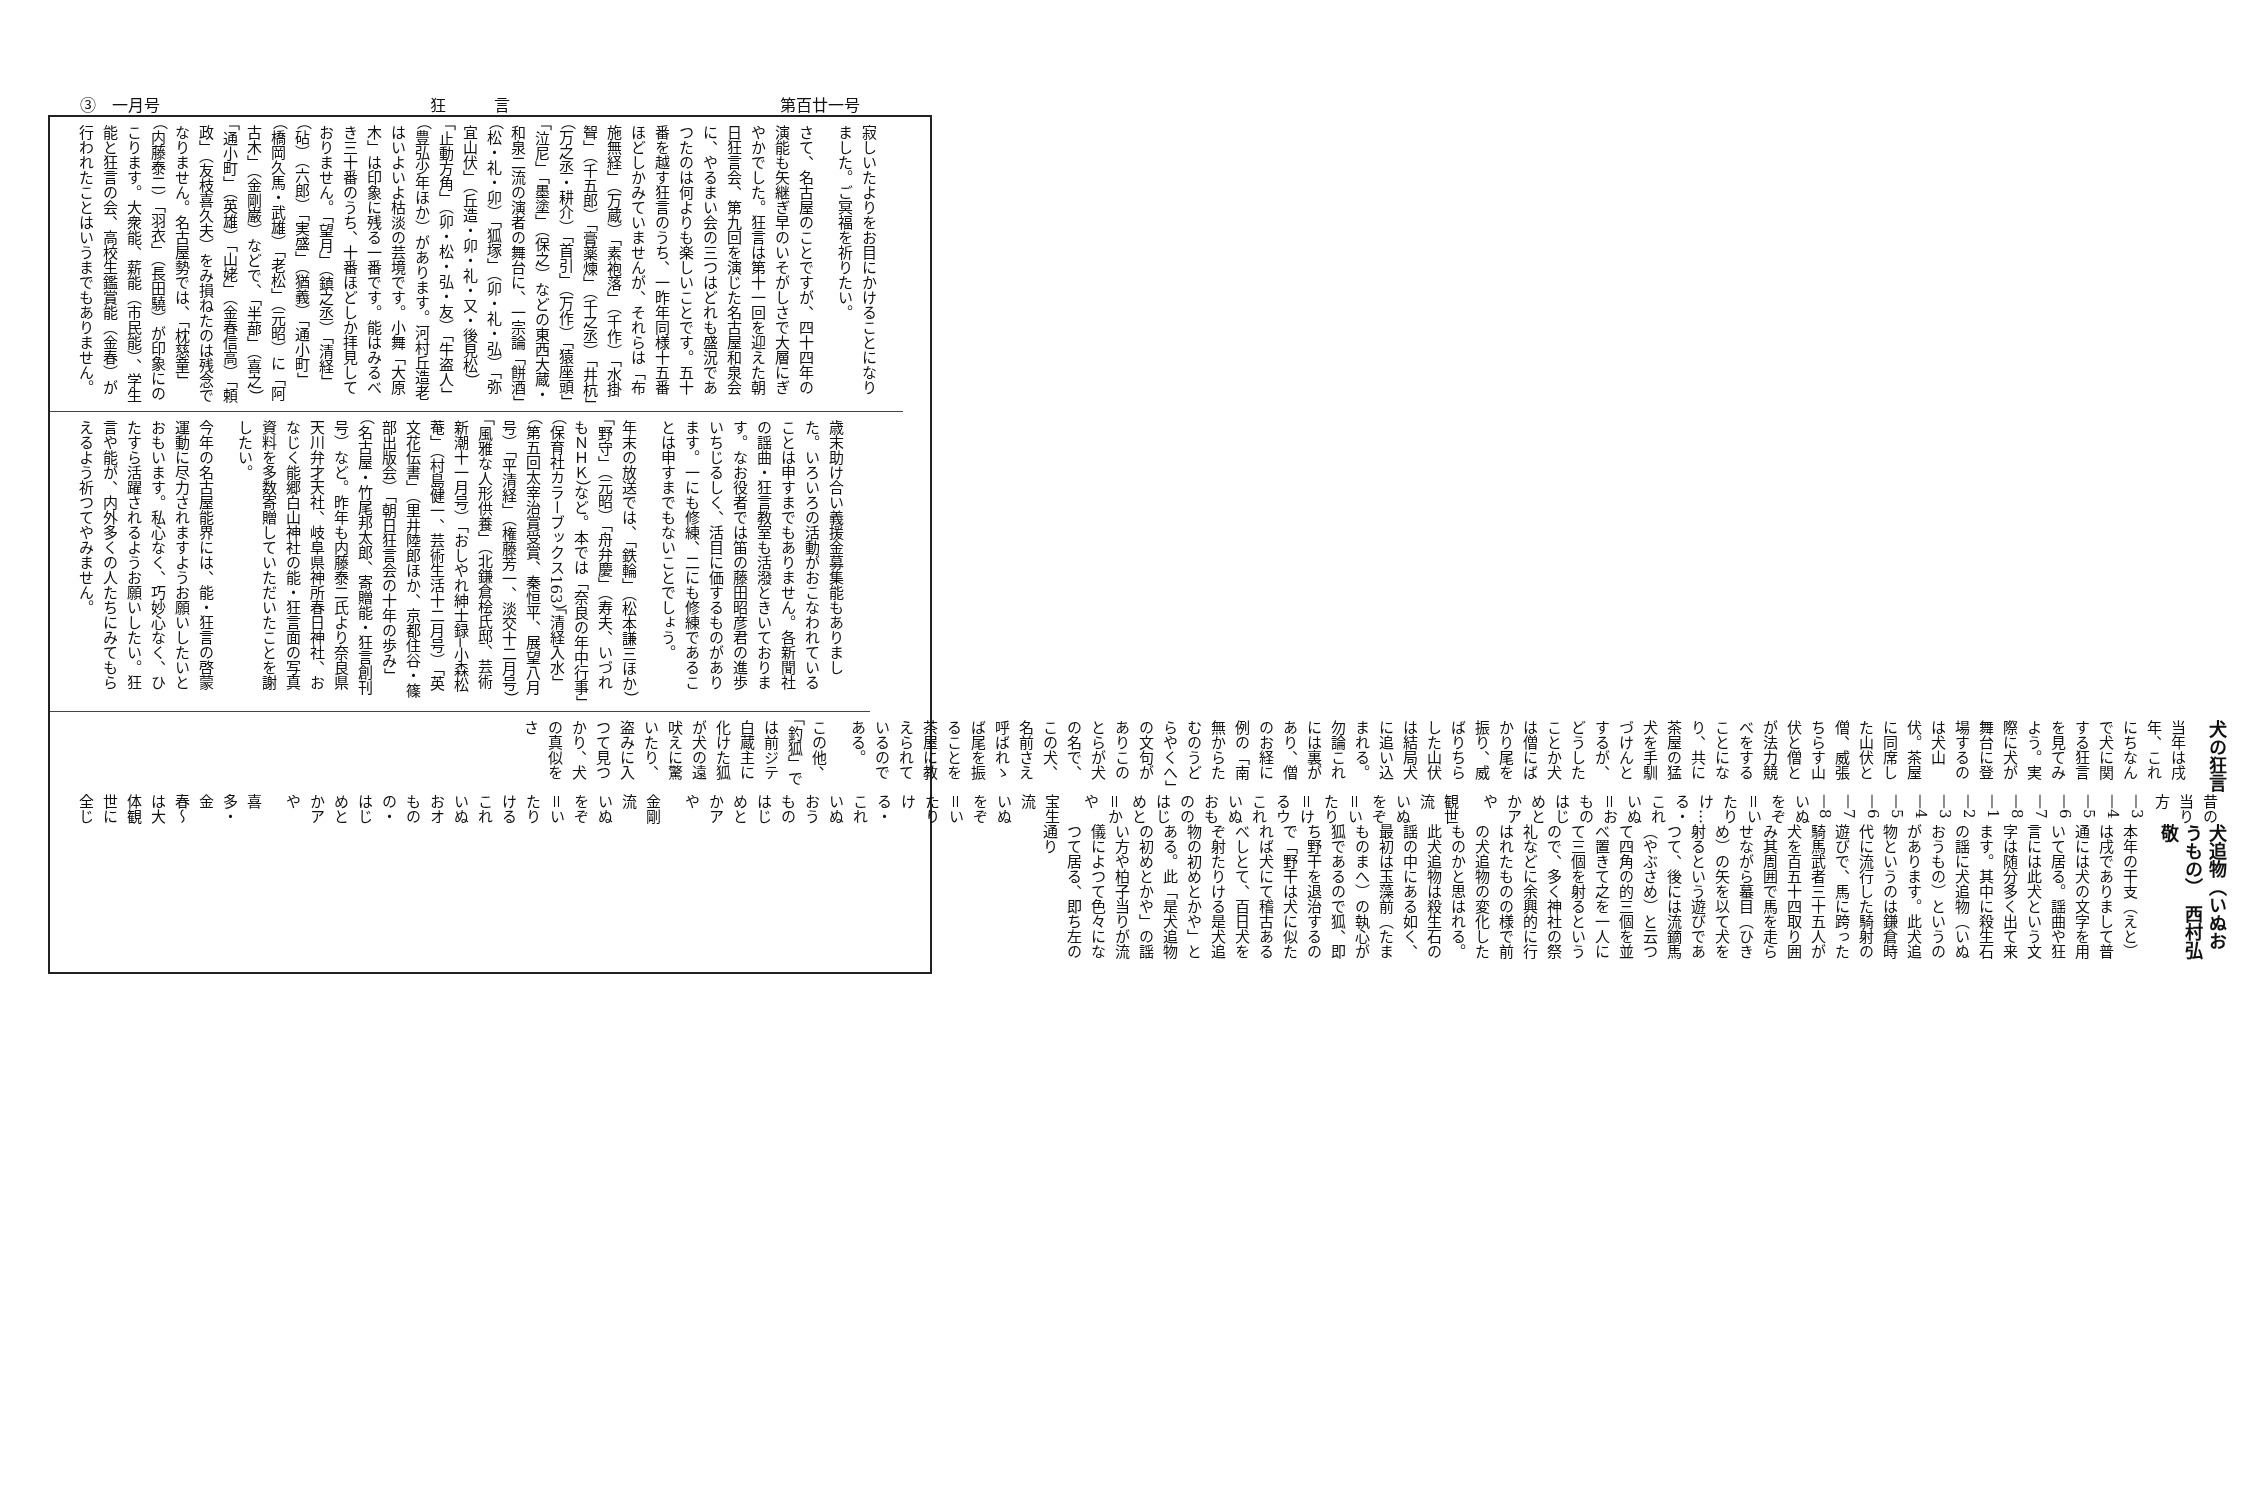③　一月号 狂　　　言 第百廿一号
寂しいたよりをお目にかけることになりました。ご冥福を祈りたい。
さて、名古屋のことですが、四十四年の演能も矢継ぎ早のいそがしさで大層にぎやかでした。狂言は第十一回を迎えた朝日狂言会、第九回を演じた名古屋和泉会に、やるまい会の三つはどれも盛況であつたのは何よりも楽しいことです。五十番を越す狂言のうち、一昨年同様十五番ほどしかみていませんが、それらは「布施無経」（万蔵）「素袍落」（千作）「水掛聟」（千五郎）「膏薬煉」（千之丞）「井杭」（万之丞・耕介）「首引」（万作）「猿座頭」「泣尼」「墨塗」（保之）などの東西大蔵・和泉二流の演者の舞台に、一宗論「餅酒」（松・礼・卯）「狐塚」（卯・礼・弘）「弥宜山伏」（丘造・卯・礼・又・後見松）「止動方角」（卯・松・弘・友）「牛盗人」（豊弘少年ほか）があります。河村丘造老はいよいよ枯淡の芸境です。小舞「大原木」は印象に残る一番です。能はみるべき三十番のうち、十番ほどしか拝見しておりません。「望月」（鎮之丞）「清経」（砧）（六郎）「実盛」（猶義）「通小町」（橋岡久馬・武雄）「老松」（元昭）に「阿古木」（金剛巌）などで、「半蔀」（喜之）「通小町」（英雄）「山姥」（金春信高）「頼政」（友枝喜久夫）をみ損ねたのは残念でなりません。名古屋勢では、「枕慈童」（内藤泰二）「羽衣」（長田驍）が印象にのこります。大衆能、薪能（市民能）、学生能と狂言の会、高校生鑑賞能（金春）が行われたことはいうまでもありません。
歳末助け合い義援金募集能もありました。いろいろの活動がおこなわれていることは申すまでもありません。各新聞社の謡曲・狂言教室も活潑ときいております。なお役者では笛の藤田昭彦君の進歩いちじるしく、活目に価するものがあります。一にも修練、二にも修練であることは申すまでもないことでしょう。
年末の放送では、「鉄輪」（松本謙三ほか）「野守」（元昭）「舟弁慶」（寿夫、いづれもＮＨＫ）など。本では「奈良の年中行事」（保育社カラーブックス163）「清経入水」（第五回太宰治賞受賞、秦恒平、展望八月号）「平清経」（権藤芳一、淡交十二月号）「風雅な人形供養」（北鎌倉桧氏邸、芸術新潮十一月号）「おしやれ紳士録─小森松菴」（村島健一、芸術生活十二月号）「英文花伝書」（里井陸郎ほか、京都住谷・篠部出版会）「朝日狂言会の十年の歩み」（名古屋・竹尾邦太郎、寄贈能・狂言創刊号）など。昨年も内藤泰二氏より奈良県天川弁才天社、岐阜県神所春日神社、おなじく能郷白山神社の能・狂言面の写真資料を多数寄贈していただいたことを謝したい。
今年の名古屋能界には、能・狂言の啓蒙運動に尽力されますようお願いしたいとおもいます。私心なく、巧妙心なく、ひたすら活躍されるようお願いしたい。狂言や能が、内外多くの人たちにみてもらえるよう祈つてやみません。
犬追物（いぬおうもの）　西村弘敬
本年の干支（えと）は戌でありまして普通には犬の文字を用いて居る。謡曲や狂言には此犬という文字は随分多く出て来ます。其中に殺生石の謡に犬追物（いぬおうもの）というのがあります。此犬追物というのは鎌倉時代に流行した騎射の遊びで、馬に跨った騎馬武者三十五人が犬を百五十四取り囲み其周囲で馬を走らせながら蟇目（ひきめ）の矢を以て犬を射るという遊びであつて、後には流鏑馬（やぶさめ）と云つて四角の的三個を並べ置きて之を一人にて三個を射るというので、多く神社の祭礼などに余興的に行はれたものの様で前の犬追物の変化したものかと思はれる。此犬追物は殺生石の謡の中にある如く、最初は玉藻前（たまものまへ）の執心が狐であるので狐、即ち野干を退治するので「野干は犬に似たれば犬にて稽古あるべしとて、百日犬をぞ射たりける是犬追物の初めとかや」とある。此「是犬追物の初めとかや」の謡い方や柏子当りが流儀によつて色々になつて居る、即ち左の通り
昔の当り方 —3 —4 —5 —6 —7 —8 —1 —2 —3 —4 —5 —6 —7 —8
いぬをぞ＝いたりけ…る・これいぬ＝おものはじめとかアや
観世流　いぬをぞ＝いたり＝けるウこれいぬおもののはじめと＝かや
宝生流　いぬをぞ＝いたりけ　る・これいぬおうものはじめとかアや
金剛流　いぬをぞ＝いたりけるこれいぬおオものの・はじめとかアや
喜多・金春〜は大体観世に全じ
犬の狂言
当年は戌年、これにちなんで犬に関する狂言を見てみよう。実際に犬が舞台に登場するのは犬山伏。茶屋に同席した山伏と僧、威張ちらす山伏と僧とが法力競べをすることになり、共に茶屋の猛犬を手馴づけんとするが、どうしたことか犬は僧にばかり尾を振り、威ばりちらした山伏は結局犬に追い込まれる。勿論これには裏があり、僧のお経に例の「南無からたむのうどらやくへ」の文句がありこのとらが犬の名で、この犬、名前さえ呼ばれゝば尾を振ることを茶屋に教えられているのである。
この他、「釣狐」では前ジテ白蔵主に化けた狐が犬の遠吠えに驚いたり、盗みに入つて見つかり、犬の真似をさ